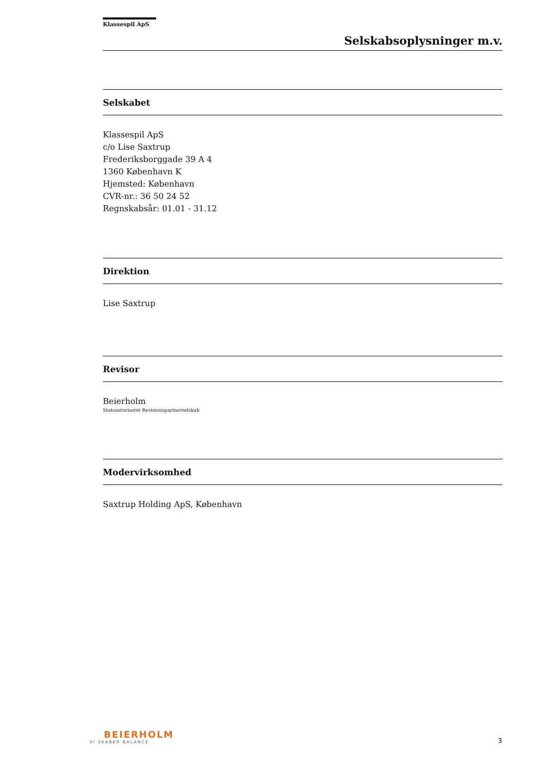Klassespil ApS
Selskabsoplysninger m.v.
Selskabet
Klassespil ApS
c/o Lise Saxtrup
Frederiksborggade 39 A 4
1360 København K
Hjemsted: København
CVR-nr.: 36 50 24 52
Regnskabsår: 01.01 - 31.12
Direktion
Lise Saxtrup
Revisor
Beierholm
Statsautoriseret Revisionspartnerselskab
Modervirksomhed
Saxtrup Holding ApS, København
BEIERHOLM
VI SKABER BALANCE
3